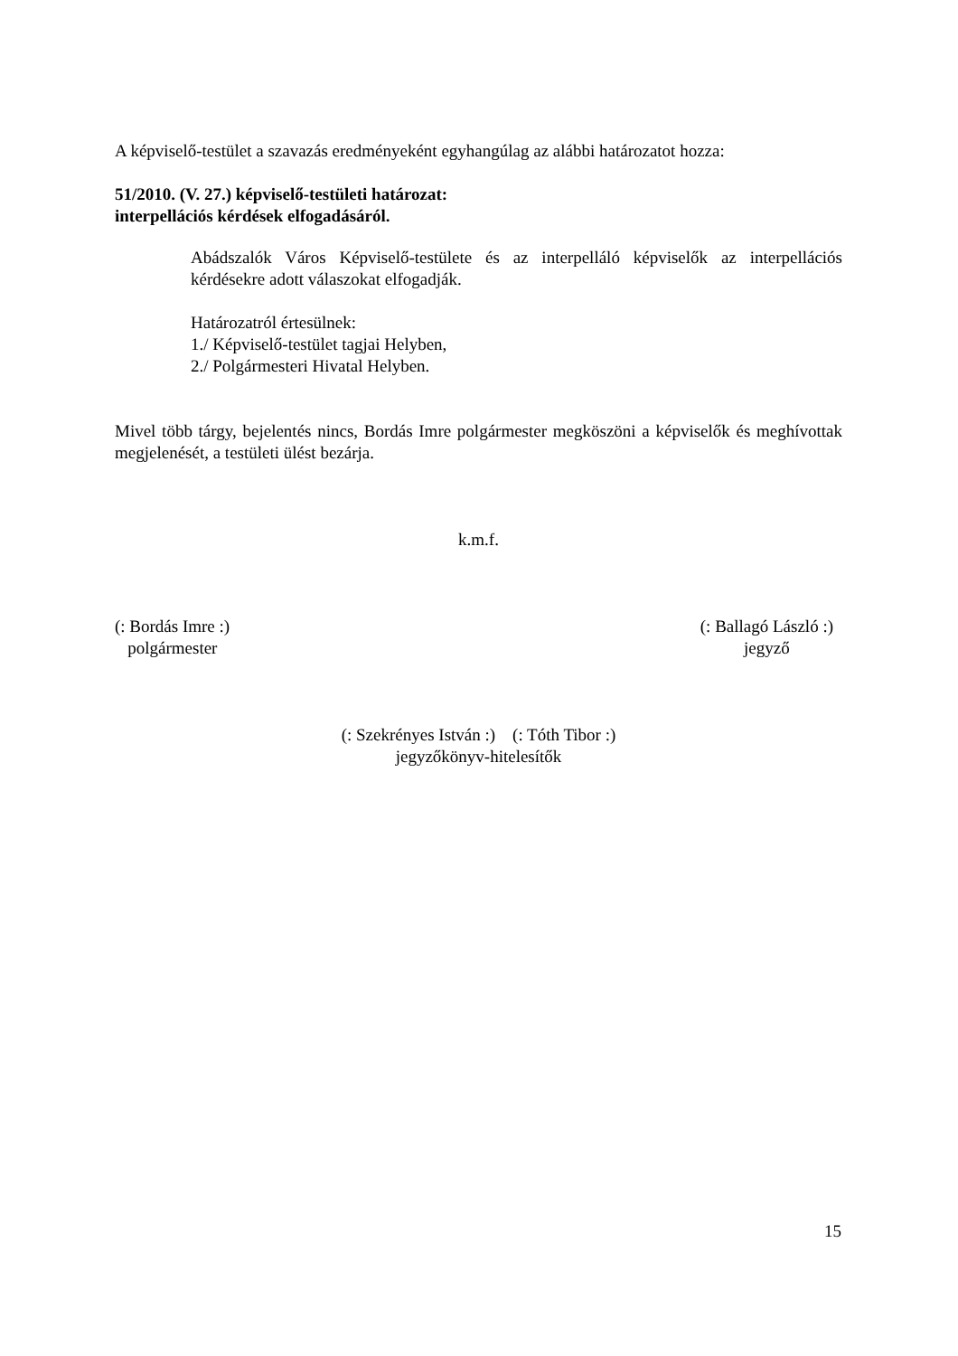A képviselő-testület a szavazás eredményeként egyhangúlag az alábbi határozatot hozza:
51/2010. (V. 27.) képviselő-testületi határozat:
interpellációs kérdések elfogadásáról.
Abádszalók Város Képviselő-testülete és az interpelláló képviselők az interpellációs kérdésekre adott válaszokat elfogadják.
Határozatról értesülnek:
1./ Képviselő-testület tagjai Helyben,
2./ Polgármesteri Hivatal Helyben.
Mivel több tárgy, bejelentés nincs, Bordás Imre polgármester megköszöni a képviselők és meghívottak megjelenését, a testületi ülést bezárja.
k.m.f.
(: Bordás Imre :)
polgármester
(: Ballagó László :)
jegyző
(: Szekrényes István :) (: Tóth Tibor :)
jegyzőkönyv-hitelesítők
15